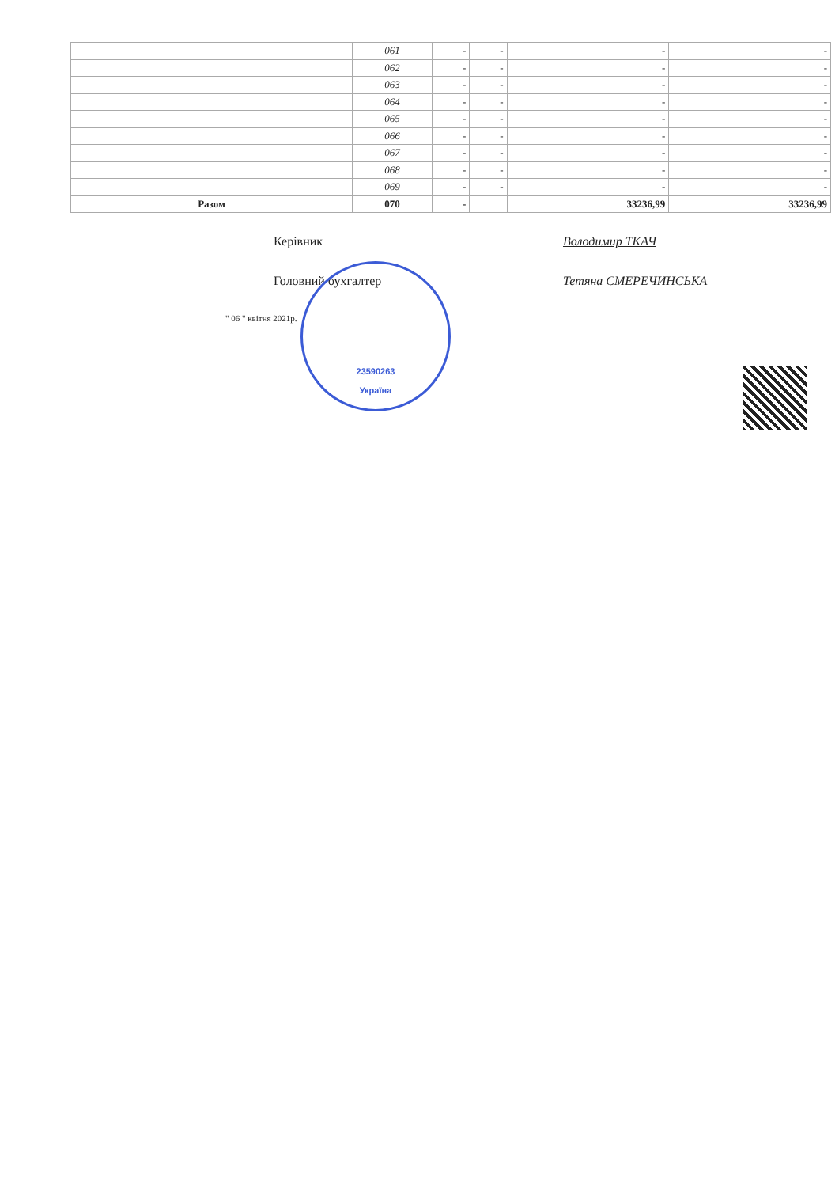| | 061 | - | - | - | - |
| | 062 | - | - | - | - |
| | 063 | - | - | - | - |
| | 064 | - | - | - | - |
| | 065 | - | - | - | - |
| | 066 | - | - | - | - |
| | 067 | - | - | - | - |
| | 068 | - | - | - | - |
| | 069 | - | - | - | - |
| Разом | 070 | - | | 33236,99 | 33236,99 |
Керівник Володимир ТКАЧ
Головний бухгалтер Тетяна СМЕРЕЧИНСЬКА
" 06 " квітня 2021р.
23590263
Україна